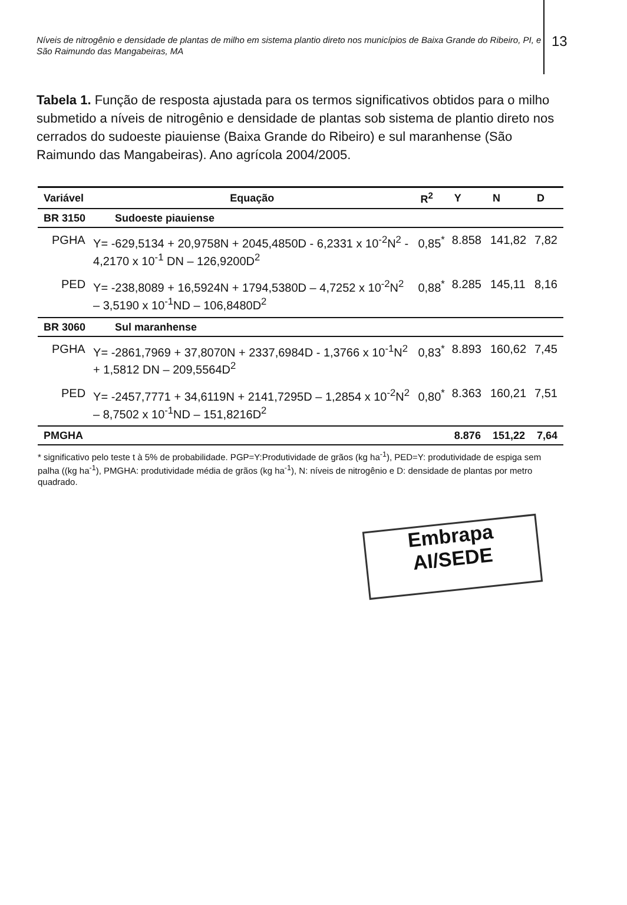Níveis de nitrogênio e densidade de plantas de milho em sistema plantio direto nos municípios de Baixa Grande do Ribeiro, PI, e São Raimundo das Mangabeiras, MA
13
Tabela 1. Função de resposta ajustada para os termos significativos obtidos para o milho submetido a níveis de nitrogênio e densidade de plantas sob sistema de plantio direto nos cerrados do sudoeste piauiense (Baixa Grande do Ribeiro) e sul maranhense (São Raimundo das Mangabeiras). Ano agrícola 2004/2005.
| Variável | Equação | R<sup>2</sup> | Y | N | D |
| --- | --- | --- | --- | --- | --- |
| BR 3150 Sudoeste piauiense | | | | | |
| PGHA | Y= -629,5134 + 20,9758N + 2045,4850D - 6,2331 x 10<sup>-2</sup>N<sup>2</sup> - 4,2170 x 10<sup>-1</sup> DN – 126,9200D<sup>2</sup> | 0,85<sup>*</sup> | 8.858 | 141,82 | 7,82 |
| PED | Y= -238,8089 + 16,5924N + 1794,5380D – 4,7252 x 10<sup>-2</sup>N<sup>2</sup> – 3,5190 x 10<sup>-1</sup>ND – 106,8480D<sup>2</sup> | 0,88<sup>*</sup> | 8.285 | 145,11 | 8,16 |
| BR 3060 Sul maranhense | | | | | |
| PGHA | Y= -2861,7969 + 37,8070N + 2337,6984D - 1,3766 x 10<sup>-1</sup>N<sup>2</sup> + 1,5812 DN – 209,5564D<sup>2</sup> | 0,83<sup>*</sup> | 8.893 | 160,62 | 7,45 |
| PED | Y= -2457,7771 + 34,6119N + 2141,7295D – 1,2854 x 10<sup>-2</sup>N<sup>2</sup> – 8,7502 x 10<sup>-1</sup>ND – 151,8216D<sup>2</sup> | 0,80<sup>*</sup> | 8.363 | 160,21 | 7,51 |
| PMGHA | | | 8.876 | 151,22 | 7,64 |
* significativo pelo teste t à 5% de probabilidade. PGP=Y:Produtividade de grãos (kg ha<sup>-1</sup>), PED=Y: produtividade de espiga sem palha ((kg ha<sup>-1</sup>), PMGHA: produtividade média de grãos (kg ha<sup>-1</sup>), N: níveis de nitrogênio e D: densidade de plantas por metro quadrado.
Embrapa
AI/SEDE